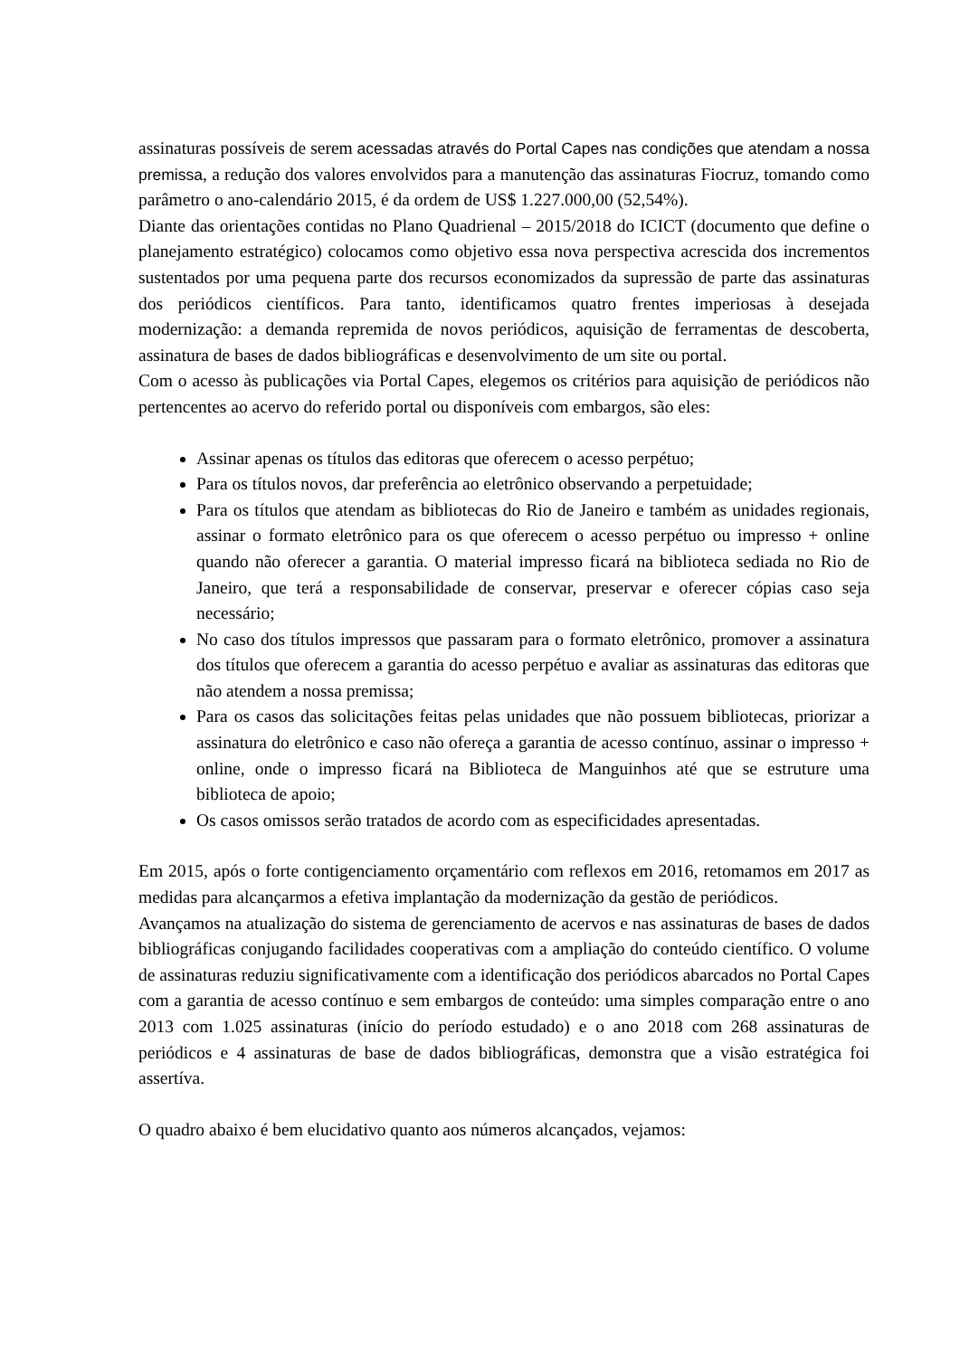assinaturas possíveis de serem acessadas através do Portal Capes nas condições que atendam a nossa premissa, a redução dos valores envolvidos para a manutenção das assinaturas Fiocruz, tomando como parâmetro o ano-calendário 2015, é da ordem de US$ 1.227.000,00 (52,54%).
Diante das orientações contidas no Plano Quadrienal – 2015/2018 do ICICT (documento que define o planejamento estratégico) colocamos como objetivo essa nova perspectiva acrescida dos incrementos sustentados por uma pequena parte dos recursos economizados da supressão de parte das assinaturas dos periódicos científicos. Para tanto, identificamos quatro frentes imperiosas à desejada modernização: a demanda repremida de novos periódicos, aquisição de ferramentas de descoberta, assinatura de bases de dados bibliográficas e desenvolvimento de um site ou portal.
Com o acesso às publicações via Portal Capes, elegemos os critérios para aquisição de periódicos não pertencentes ao acervo do referido portal ou disponíveis com embargos, são eles:
Assinar apenas os títulos das editoras que oferecem o acesso perpétuo;
Para os títulos novos, dar preferência ao eletrônico observando a perpetuidade;
Para os títulos que atendam as bibliotecas do Rio de Janeiro e também as unidades regionais, assinar o formato eletrônico para os que oferecem o acesso perpétuo ou impresso + online quando não oferecer a garantia. O material impresso ficará na biblioteca sediada no Rio de Janeiro, que terá a responsabilidade de conservar, preservar e oferecer cópias caso seja necessário;
No caso dos títulos impressos que passaram para o formato eletrônico, promover a assinatura dos títulos que oferecem a garantia do acesso perpétuo e avaliar as assinaturas das editoras que não atendem a nossa premissa;
Para os casos das solicitações feitas pelas unidades que não possuem bibliotecas, priorizar a assinatura do eletrônico e caso não ofereça a garantia de acesso contínuo, assinar o impresso + online, onde o impresso ficará na Biblioteca de Manguinhos até que se estruture uma biblioteca de apoio;
Os casos omissos serão tratados de acordo com as especificidades apresentadas.
Em 2015, após o forte contigenciamento orçamentário com reflexos em 2016, retomamos em 2017 as medidas para alcançarmos a efetiva implantação da modernização da gestão de periódicos.
Avançamos na atualização do sistema de gerenciamento de acervos e nas assinaturas de bases de dados bibliográficas conjugando facilidades cooperativas com a ampliação do conteúdo científico. O volume de assinaturas reduziu significativamente com a identificação dos periódicos abarcados no Portal Capes com a garantia de acesso contínuo e sem embargos de conteúdo: uma simples comparação entre o ano 2013 com 1.025 assinaturas (início do período estudado) e o ano 2018 com 268 assinaturas de periódicos e 4 assinaturas de base de dados bibliográficas, demonstra que a visão estratégica foi assertíva.
O quadro abaixo é bem elucidativo quanto aos números alcançados, vejamos: